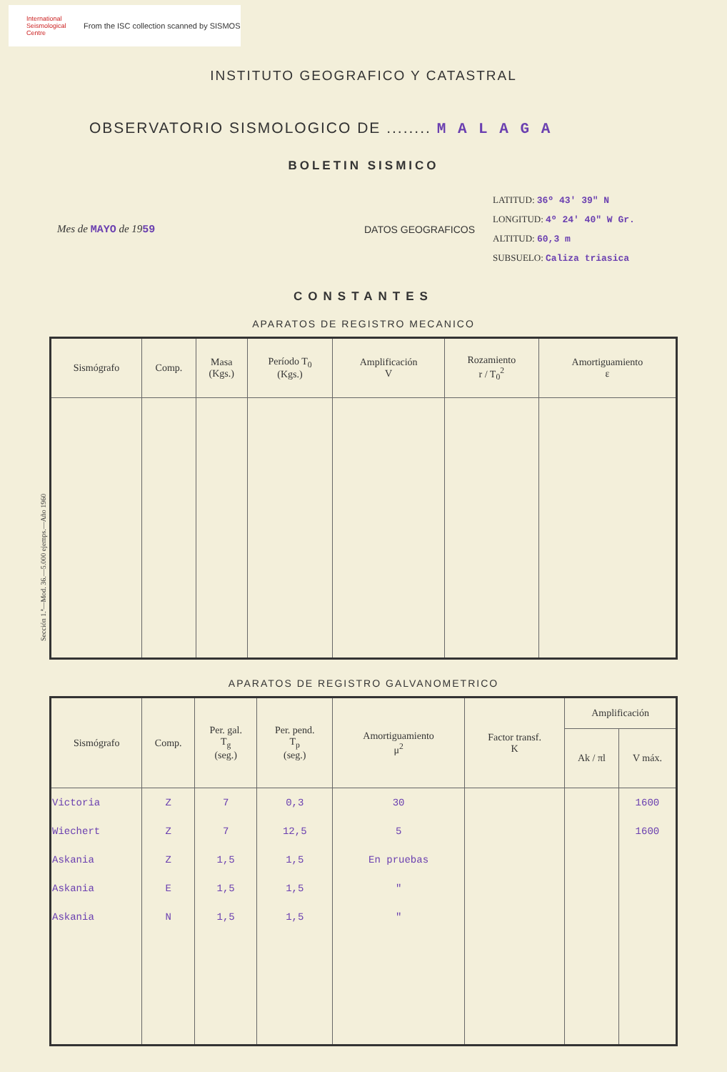International Seismological Centre
From the ISC collection scanned by SISMOS
INSTITUTO GEOGRAFICO Y CATASTRAL
OBSERVATORIO SISMOLOGICO DE ........ M A L A G A
BOLETIN SISMICO
Mes de MAYO de 1959 DATOS GEOGRAFICOS
LATITUD: 36º 43' 39" N
LONGITUD: 4º 24' 40" W Gr.
ALTITUD: 60,3 m
SUBSUELO: Caliza triasica
CONSTANTES
APARATOS DE REGISTRO MECANICO
| Sismógrafo | Comp. | Masa (Kgs.) | Período T<sub>0</sub> (Kgs.) | Amplificación V | Rozamiento r / T<sub>0</sub><sup>2</sup> | Amortiguamiento ε |
| --- | --- | --- | --- | --- | --- | --- |
Sección 1.ª—Mod. 36.—5.000 ejemps.—Año 1960
APARATOS DE REGISTRO GALVANOMETRICO
| Sismógrafo | Comp. | Per. gal. T<sub>g</sub> (seg.) | Per. pend. T<sub>p</sub> (seg.) | Amortiguamiento μ<sup>2</sup> | Factor transf. K | Amplificación | |
| --- | --- | --- | --- | --- | --- | --- | --- |
| | | | | | | Ak / πl | V máx. |
| Victoria | Z | 7 | 0,3 | 30 | | | 1600 |
| Wiechert | Z | 7 | 12,5 | 5 | | | 1600 |
| Askania | Z | 1,5 | 1,5 | En pruebas | | | |
| Askania | E | 1,5 | 1,5 | " | | | |
| Askania | N | 1,5 | 1,5 | " | | | |